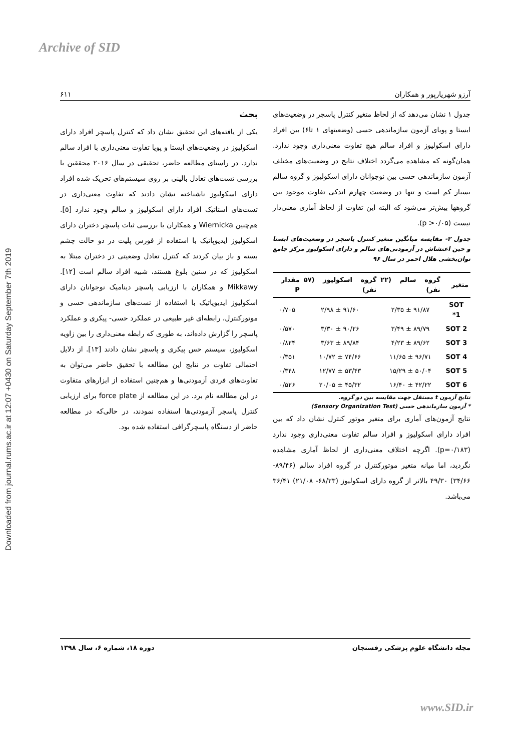Archive of SID
Downloaded from journal.rums.ac.ir at 12:07 +0430 on Saturday September 7th 2019
آرزو شهریارپور و همکاران ۶۱۱
جدول ۱ نشان می‌دهد که از لحاظ متغیر کنترل پاسچر در وضعیت‌های ایستا و پویای آزمون سازماندهی حسی (وضعیتهای ۱ تا۶) بین افراد دارای اسکولیوز و افراد سالم هیچ تفاوت معنی‌داری وجود ندارد. همان‌گونه که مشاهده می‌گردد اختلاف نتایج در وضعیت‌های مختلف آزمون سازماندهی حسی بین نوجوانان دارای اسکولیوز و گروه سالم بسیار کم است و تنها در وضعیت چهارم اندکی تفاوت موجود بین گروهها بیش‌تر می‌شود که البته این تفاوت از لحاظ آماری معنی‌دار نیست (p >۰/۰۵).
جدول ۲- مقایسه میانگین متغیر کنترل پاسچر در وضعیت‌های ایستا و حین اغتشاش در آزمودنی‌های سالم و دارای اسکولیوز مرکز جامع توان‌بخشی هلال احمر در سال ۹۶
| متغیر | گروه سالم (۲۲ نفر) | گروه اسکولیوز (۵۷ نفر) | مقدار P |
| --- | --- | --- | --- |
| SOT 1* | ۹۱/۸۷ ± ۲/۳۵ | ۹۱/۶۰ ± ۲/۹۸ | ۰/۷۰۵ |
| SOT 2 | ۸۹/۷۹ ± ۳/۴۹ | ۹۰/۲۶ ± ۳/۳۰ | ۰/۵۷۰ |
| SOT 3 | ۸۹/۶۲ ± ۴/۲۳ | ۸۹/۸۴ ± ۳/۶۳ | ۰/۸۲۴ |
| SOT 4 | ۹۶/۷۱ ± ۱۱/۶۵ | ۷۴/۶۶ ± ۱۰/۷۲ | ۰/۳۵۱ |
| SOT 5 | ۵۰/۰۴ ± ۱۵/۲۹ | ۵۳/۴۳ ± ۱۲/۷۷ | ۰/۳۴۸ |
| SOT 6 | ۴۲/۲۲ ± ۱۶/۴۰ | ۴۵/۳۲ ± ۲۰/۰۵ | ۰/۵۲۶ |
نتایج آزمون t مستقل جهت مقایسه بین دو گروه.
* آزمون سازماندهی حسی (Sensory Organization Test)
نتایج آزمون‌های آماری برای متغیر موتور کنترل نشان داد که بین افراد دارای اسکولیوز و افراد سالم تفاوت معنی‌داری وجود ندارد (p=۰/۱۸۳). اگرچه اختلاف معنی‌داری از لحاظ آماری مشاهده نگردید، اما میانه متغیر موتورکنترل در گروه افراد سالم (۸۹/۴۶- ۳۴/۶۶) ۴۹/۳۰ بالاتر از گروه دارای اسکولیوز (۶۸/۲۳- ۲۱/۰۸) ۳۶/۴۱ می‌باشد.
بحث
یکی از یافته‌های این تحقیق نشان داد که کنترل پاسچر افراد دارای اسکولیوز در وضعیت‌های ایستا و پویا تفاوت معنی‌داری با افراد سالم ندارد. در راستای مطالعه حاضر، تحقیقی در سال ۲۰۱۶ محققین با بررسی تست‌های تعادل بالینی بر روی سیستم‌های تحریک شده افراد دارای اسکولیوز ناشناخته نشان دادند که تفاوت معنی‌داری در تست‌های استاتیک افراد دارای اسکولیوز و سالم وجود ندارد [۵]. هم‌چنین Wiernicka و همکاران با بررسی ثبات پاسچر دختران دارای اسکولیوز ایدیوپاتیک با استفاده از فورس پلیت در دو حالت چشم بسته و باز بیان کردند که کنترل تعادل وضعیتی در دختران مبتلا به اسکولیوز که در سنین بلوغ هستند، شبیه افراد سالم است [۱۲]. Mikkawy و همکاران با ارزیابی پاسچر دینامیک نوجوانان دارای اسکولیوز ایدیوپاتیک با استفاده از تست‌های سازماندهی حسی و موتورکنترل، رابطه‌ای غیر طبیعی در عملکرد حسی- پیکری و عملکرد پاسچر را گزارش داده‌اند، به طوری که رابطه معنی‌داری را بین زاویه اسکولیوز، سیستم حس پیکری و پاسچر نشان دادند [۱۳]. از دلایل احتمالی تفاوت در نتایج این مطالعه با تحقیق حاضر می‌توان به تفاوت‌های فردی آزمودنی‌ها و هم‌چنین استفاده از ابزارهای متفاوت در این مطالعه نام برد. در این مطالعه از force plate برای ارزیابی کنترل پاسچر آزمودنی‌ها استفاده نمودند، در حالی‌که در مطالعه حاضر از دستگاه پاسچرگرافی استفاده شده بود.
مجله دانشگاه علوم پزشکی رفسنجان دوره ۱۸، شماره ۶، سال ۱۳۹۸
www.SID.ir